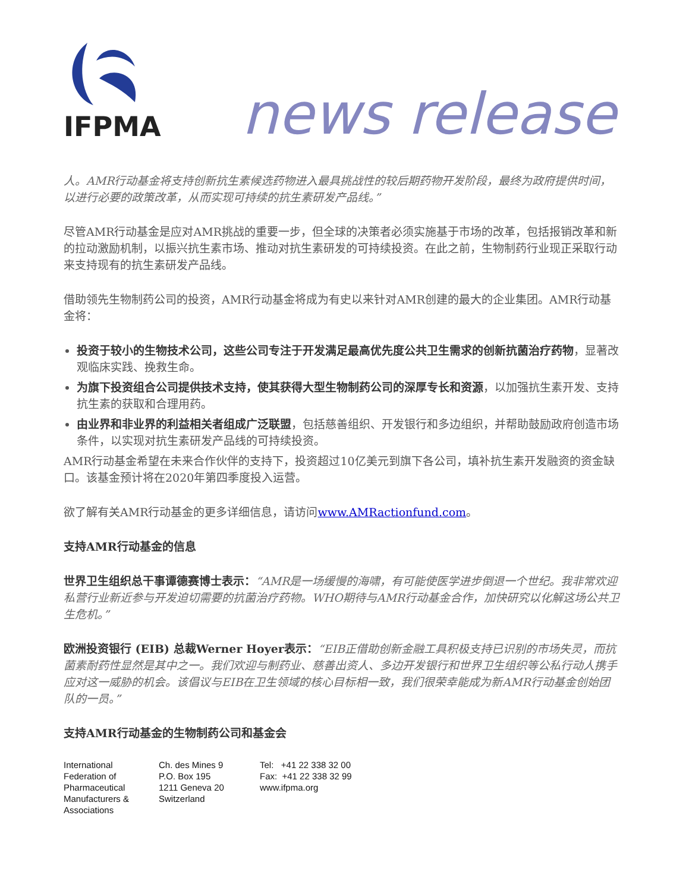IFPMA
news release
人。AMR行动基金将支持创新抗生素候选药物进入最具挑战性的较后期药物开发阶段，最终为政府提供时间，以进行必要的政策改革，从而实现可持续的抗生素研发产品线。”
尽管AMR行动基金是应对AMR挑战的重要一步，但全球的决策者必须实施基于市场的改革，包括报销改革和新的拉动激励机制，以振兴抗生素市场、推动对抗生素研发的可持续投资。在此之前，生物制药行业现正采取行动来支持现有的抗生素研发产品线。
借助领先生物制药公司的投资，AMR行动基金将成为有史以来针对AMR创建的最大的企业集团。AMR行动基金将：
投资于较小的生物技术公司，这些公司专注于开发满足最高优先度公共卫生需求的创新抗菌治疗药物，显著改观临床实践、挽救生命。
为旗下投资组合公司提供技术支持，使其获得大型生物制药公司的深厚专长和资源，以加强抗生素开发、支持抗生素的获取和合理用药。
由业界和非业界的利益相关者组成广泛联盟，包括慈善组织、开发银行和多边组织，并帮助鼓励政府创造市场条件，以实现对抗生素研发产品线的可持续投资。
AMR行动基金希望在未来合作伙伴的支持下，投资超过10亿美元到旗下各公司，填补抗生素开发融资的资金缺口。该基金预计将在2020年第四季度投入运营。
欲了解有关AMR行动基金的更多详细信息，请访问www.AMRactionfund.com。
支持AMR行动基金的信息
世界卫生组织总干事谭德赛博士表示：“AMR是一场缓慢的海啸，有可能使医学进步倒退一个世纪。我非常欢迎私营行业新近参与开发迫切需要的抗菌治疗药物。WHO期待与AMR行动基金合作，加快研究以化解这场公共卫生危机。”
欧洲投资银行 (EIB) 总裁Werner Hoyer表示：“EIB正借助创新金融工具积极支持已识别的市场失灵，而抗菌素耐药性显然是其中之一。我们欢迎与制药业、慈善出资人、多边开发银行和世界卫生组织等公私行动人携手应对这一威胁的机会。该倡议与EIB在卫生领域的核心目标相一致，我们很荣幸能成为新AMR行动基金创始团队的一员。”
支持AMR行动基金的生物制药公司和基金会
International
Federation of
Pharmaceutical
Manufacturers &
Associations
Ch. des Mines 9
P.O. Box 195
1211 Geneva 20
Switzerland
Tel: +41 22 338 32 00
Fax: +41 22 338 32 99
www.ifpma.org